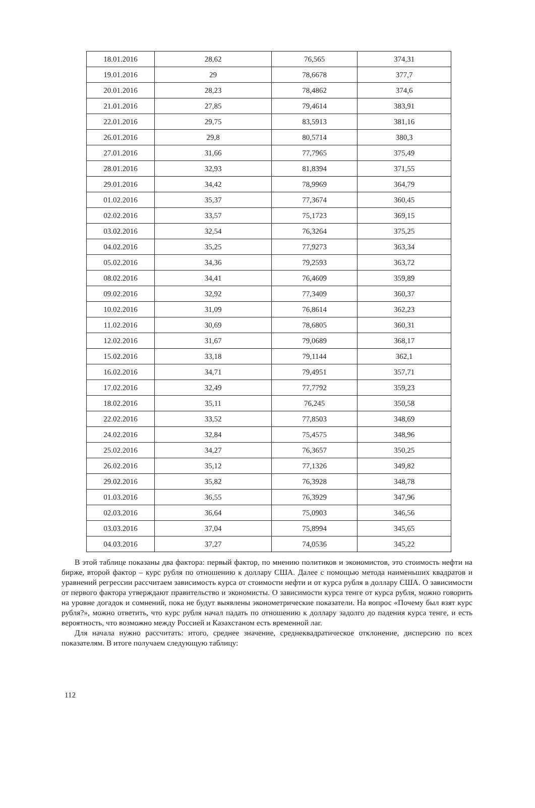| 18.01.2016 | 28,62 | 76,565 | 374,31 |
| 19.01.2016 | 29 | 78,6678 | 377,7 |
| 20.01.2016 | 28,23 | 78,4862 | 374,6 |
| 21.01.2016 | 27,85 | 79,4614 | 383,91 |
| 22.01.2016 | 29,75 | 83,5913 | 381,16 |
| 26.01.2016 | 29,8 | 80,5714 | 380,3 |
| 27.01.2016 | 31,66 | 77,7965 | 375,49 |
| 28.01.2016 | 32,93 | 81,8394 | 371,55 |
| 29.01.2016 | 34,42 | 78,9969 | 364,79 |
| 01.02.2016 | 35,37 | 77,3674 | 360,45 |
| 02.02.2016 | 33,57 | 75,1723 | 369,15 |
| 03.02.2016 | 32,54 | 76,3264 | 375,25 |
| 04.02.2016 | 35,25 | 77,9273 | 363,34 |
| 05.02.2016 | 34,36 | 79,2593 | 363,72 |
| 08.02.2016 | 34,41 | 76,4609 | 359,89 |
| 09.02.2016 | 32,92 | 77,3409 | 360,37 |
| 10.02.2016 | 31,09 | 76,8614 | 362,23 |
| 11.02.2016 | 30,69 | 78,6805 | 360,31 |
| 12.02.2016 | 31,67 | 79,0689 | 368,17 |
| 15.02.2016 | 33,18 | 79,1144 | 362,1 |
| 16.02.2016 | 34,71 | 79,4951 | 357,71 |
| 17.02.2016 | 32,49 | 77,7792 | 359,23 |
| 18.02.2016 | 35,11 | 76,245 | 350,58 |
| 22.02.2016 | 33,52 | 77,8503 | 348,69 |
| 24.02.2016 | 32,84 | 75,4575 | 348,96 |
| 25.02.2016 | 34,27 | 76,3657 | 350,25 |
| 26.02.2016 | 35,12 | 77,1326 | 349,82 |
| 29.02.2016 | 35,82 | 76,3928 | 348,78 |
| 01.03.2016 | 36,55 | 76,3929 | 347,96 |
| 02.03.2016 | 36,64 | 75,0903 | 346,56 |
| 03.03.2016 | 37,04 | 75,8994 | 345,65 |
| 04.03.2016 | 37,27 | 74,0536 | 345,22 |
В этой таблице показаны два фактора: первый фактор, по мнению политиков и экономистов, это стоимость нефти на бирже, второй фактор – курс рубля по отношению к доллару США. Далее с помощью метода наименьших квадратов и уравнений регрессии рассчитаем зависимость курса от стоимости нефти и от курса рубля в доллару США. О зависимости от первого фактора утверждают правительство и экономисты. О зависимости курса тенге от курса рубля, можно говорить на уровне догадок и сомнений, пока не будут выявлены эконометрические показатели. На вопрос «Почему был взят курс рубля?», можно ответить, что курс рубля начал падать по отношению к доллару задолго до падения курса тенге, и есть вероятность, что возможно между Россией и Казахстаном есть временной лаг.
Для начала нужно рассчитать: итого, среднее значение, среднеквадратическое отклонение, дисперсию по всех показателям. В итоге получаем следующую таблицу:
112